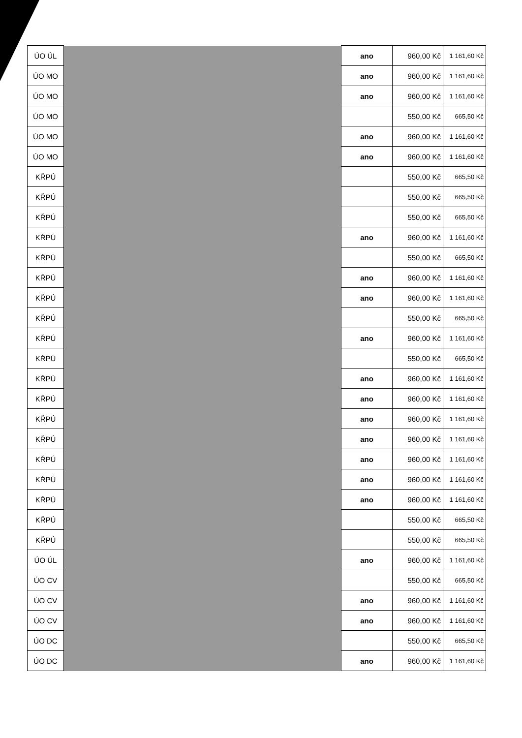| ÚO ÚL | | ano | 960,00 Kč | 1 161,60 Kč |
| ÚO MO | | ano | 960,00 Kč | 1 161,60 Kč |
| ÚO MO | | ano | 960,00 Kč | 1 161,60 Kč |
| ÚO MO | | | 550,00 Kč | 665,50 Kč |
| ÚO MO | | ano | 960,00 Kč | 1 161,60 Kč |
| ÚO MO | | ano | 960,00 Kč | 1 161,60 Kč |
| KŘPÚ | | | 550,00 Kč | 665,50 Kč |
| KŘPÚ | | | 550,00 Kč | 665,50 Kč |
| KŘPÚ | | | 550,00 Kč | 665,50 Kč |
| KŘPÚ | | ano | 960,00 Kč | 1 161,60 Kč |
| KŘPÚ | | | 550,00 Kč | 665,50 Kč |
| KŘPÚ | | ano | 960,00 Kč | 1 161,60 Kč |
| KŘPÚ | | ano | 960,00 Kč | 1 161,60 Kč |
| KŘPÚ | | | 550,00 Kč | 665,50 Kč |
| KŘPÚ | | ano | 960,00 Kč | 1 161,60 Kč |
| KŘPÚ | | | 550,00 Kč | 665,50 Kč |
| KŘPÚ | | ano | 960,00 Kč | 1 161,60 Kč |
| KŘPÚ | | ano | 960,00 Kč | 1 161,60 Kč |
| KŘPÚ | | ano | 960,00 Kč | 1 161,60 Kč |
| KŘPÚ | | ano | 960,00 Kč | 1 161,60 Kč |
| KŘPÚ | | ano | 960,00 Kč | 1 161,60 Kč |
| KŘPÚ | | ano | 960,00 Kč | 1 161,60 Kč |
| KŘPÚ | | ano | 960,00 Kč | 1 161,60 Kč |
| KŘPÚ | | | 550,00 Kč | 665,50 Kč |
| KŘPÚ | | | 550,00 Kč | 665,50 Kč |
| ÚO ÚL | | ano | 960,00 Kč | 1 161,60 Kč |
| ÚO CV | | | 550,00 Kč | 665,50 Kč |
| ÚO CV | | ano | 960,00 Kč | 1 161,60 Kč |
| ÚO CV | | ano | 960,00 Kč | 1 161,60 Kč |
| ÚO DC | | | 550,00 Kč | 665,50 Kč |
| ÚO DC | | ano | 960,00 Kč | 1 161,60 Kč |